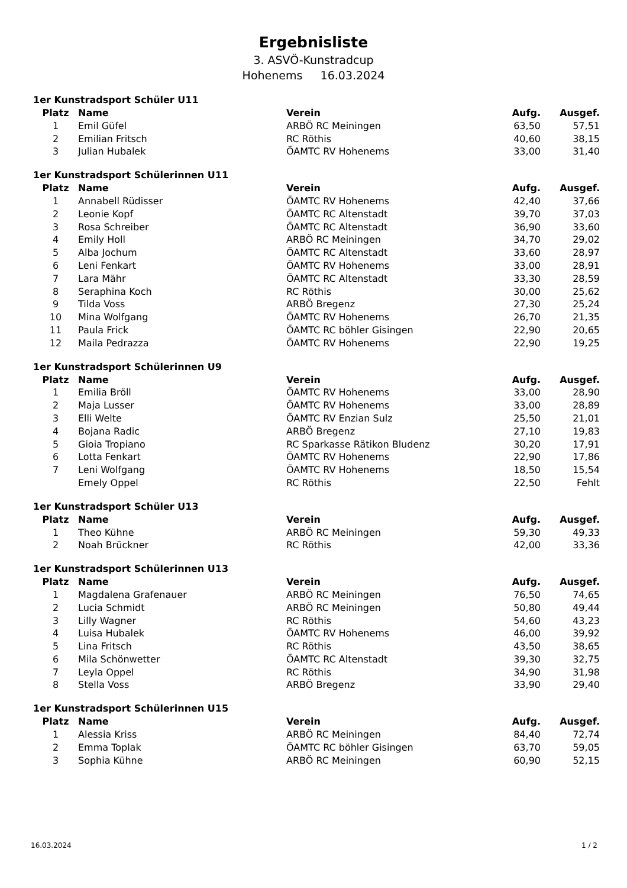Ergebnisliste
3. ASVÖ-Kunstradcup
Hohenems 16.03.2024
1er Kunstradsport Schüler U11
| Platz | Name | Verein | Aufg. | Ausgef. |
| --- | --- | --- | --- | --- |
| 1 | Emil Güfel | ARBÖ RC Meiningen | 63,50 | 57,51 |
| 2 | Emilian Fritsch | RC Röthis | 40,60 | 38,15 |
| 3 | Julian Hubalek | ÖAMTC RV Hohenems | 33,00 | 31,40 |
1er Kunstradsport Schülerinnen U11
| Platz | Name | Verein | Aufg. | Ausgef. |
| --- | --- | --- | --- | --- |
| 1 | Annabell Rüdisser | ÖAMTC RV Hohenems | 42,40 | 37,66 |
| 2 | Leonie Kopf | ÖAMTC RC Altenstadt | 39,70 | 37,03 |
| 3 | Rosa Schreiber | ÖAMTC RC Altenstadt | 36,90 | 33,60 |
| 4 | Emily Holl | ARBÖ RC Meiningen | 34,70 | 29,02 |
| 5 | Alba Jochum | ÖAMTC RC Altenstadt | 33,60 | 28,97 |
| 6 | Leni Fenkart | ÖAMTC RV Hohenems | 33,00 | 28,91 |
| 7 | Lara Mähr | ÖAMTC RC Altenstadt | 33,30 | 28,59 |
| 8 | Seraphina Koch | RC Röthis | 30,00 | 25,62 |
| 9 | Tilda Voss | ARBÖ Bregenz | 27,30 | 25,24 |
| 10 | Mina Wolfgang | ÖAMTC RV Hohenems | 26,70 | 21,35 |
| 11 | Paula Frick | ÖAMTC RC böhler Gisingen | 22,90 | 20,65 |
| 12 | Maila Pedrazza | ÖAMTC RV Hohenems | 22,90 | 19,25 |
1er Kunstradsport Schülerinnen U9
| Platz | Name | Verein | Aufg. | Ausgef. |
| --- | --- | --- | --- | --- |
| 1 | Emilia Bröll | ÖAMTC RV Hohenems | 33,00 | 28,90 |
| 2 | Maja Lusser | ÖAMTC RV Hohenems | 33,00 | 28,89 |
| 3 | Elli Welte | ÖAMTC RV Enzian Sulz | 25,50 | 21,01 |
| 4 | Bojana Radic | ARBÖ Bregenz | 27,10 | 19,83 |
| 5 | Gioia Tropiano | RC Sparkasse Rätikon Bludenz | 30,20 | 17,91 |
| 6 | Lotta Fenkart | ÖAMTC RV Hohenems | 22,90 | 17,86 |
| 7 | Leni Wolfgang | ÖAMTC RV Hohenems | 18,50 | 15,54 |
| | Emely Oppel | RC Röthis | 22,50 | Fehlt |
1er Kunstradsport Schüler U13
| Platz | Name | Verein | Aufg. | Ausgef. |
| --- | --- | --- | --- | --- |
| 1 | Theo Kühne | ARBÖ RC Meiningen | 59,30 | 49,33 |
| 2 | Noah Brückner | RC Röthis | 42,00 | 33,36 |
1er Kunstradsport Schülerinnen U13
| Platz | Name | Verein | Aufg. | Ausgef. |
| --- | --- | --- | --- | --- |
| 1 | Magdalena Grafenauer | ARBÖ RC Meiningen | 76,50 | 74,65 |
| 2 | Lucia Schmidt | ARBÖ RC Meiningen | 50,80 | 49,44 |
| 3 | Lilly Wagner | RC Röthis | 54,60 | 43,23 |
| 4 | Luisa Hubalek | ÖAMTC RV Hohenems | 46,00 | 39,92 |
| 5 | Lina Fritsch | RC Röthis | 43,50 | 38,65 |
| 6 | Mila Schönwetter | ÖAMTC RC Altenstadt | 39,30 | 32,75 |
| 7 | Leyla Oppel | RC Röthis | 34,90 | 31,98 |
| 8 | Stella Voss | ARBÖ Bregenz | 33,90 | 29,40 |
1er Kunstradsport Schülerinnen U15
| Platz | Name | Verein | Aufg. | Ausgef. |
| --- | --- | --- | --- | --- |
| 1 | Alessia Kriss | ARBÖ RC Meiningen | 84,40 | 72,74 |
| 2 | Emma Toplak | ÖAMTC RC böhler Gisingen | 63,70 | 59,05 |
| 3 | Sophia Kühne | ARBÖ RC Meiningen | 60,90 | 52,15 |
16.03.2024 1 / 2